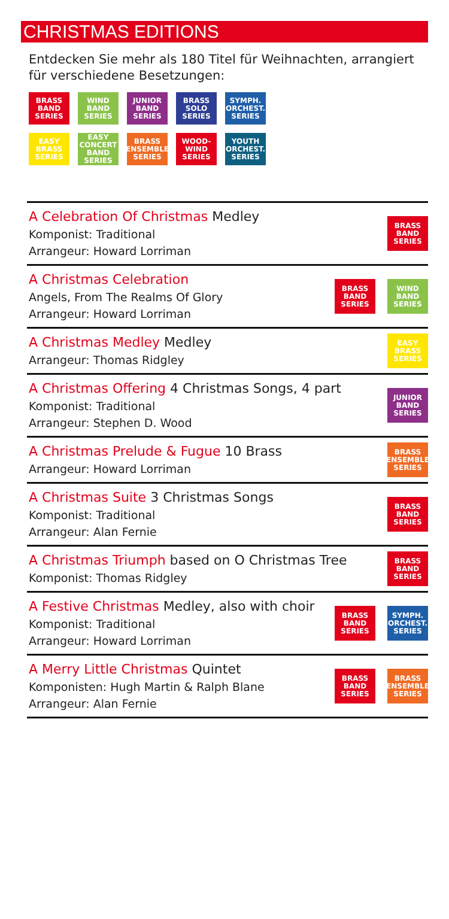CHRISTMAS EDITIONS
Entdecken Sie mehr als 180 Titel für Weihnachten, arrangiert für verschiedene Besetzungen:
BRASS
BAND
SERIES
WIND
BAND
SERIES
JUNIOR
BAND
SERIES
BRASS
SOLO
SERIES
SYMPH.
ORCHEST.
SERIES
EASY
BRASS
SERIES
EASY
CONCERT
BAND
SERIES
BRASS
ENSEMBLE
SERIES
WOOD-
WIND
SERIES
YOUTH
ORCHEST.
SERIES
A Celebration Of Christmas Medley
Komponist: Traditional
Arrangeur: Howard Lorriman
BRASS
BAND
SERIES
A Christmas Celebration
Angels, From The Realms Of Glory
Arrangeur: Howard Lorriman
BRASS
BAND
SERIES
WIND
BAND
SERIES
A Christmas Medley Medley
Arrangeur: Thomas Ridgley
EASY
BRASS
SERIES
A Christmas Offering 4 Christmas Songs, 4 part
Komponist: Traditional
Arrangeur: Stephen D. Wood
JUNIOR
BAND
SERIES
A Christmas Prelude & Fugue 10 Brass
Arrangeur: Howard Lorriman
BRASS
ENSEMBLE
SERIES
A Christmas Suite 3 Christmas Songs
Komponist: Traditional
Arrangeur: Alan Fernie
BRASS
BAND
SERIES
A Christmas Triumph based on O Christmas Tree
Komponist: Thomas Ridgley
BRASS
BAND
SERIES
A Festive Christmas Medley, also with choir
Komponist: Traditional
Arrangeur: Howard Lorriman
BRASS
BAND
SERIES
SYMPH.
ORCHEST.
SERIES
A Merry Little Christmas Quintet
Komponisten: Hugh Martin & Ralph Blane
Arrangeur: Alan Fernie
BRASS
BAND
SERIES
BRASS
ENSEMBLE
SERIES